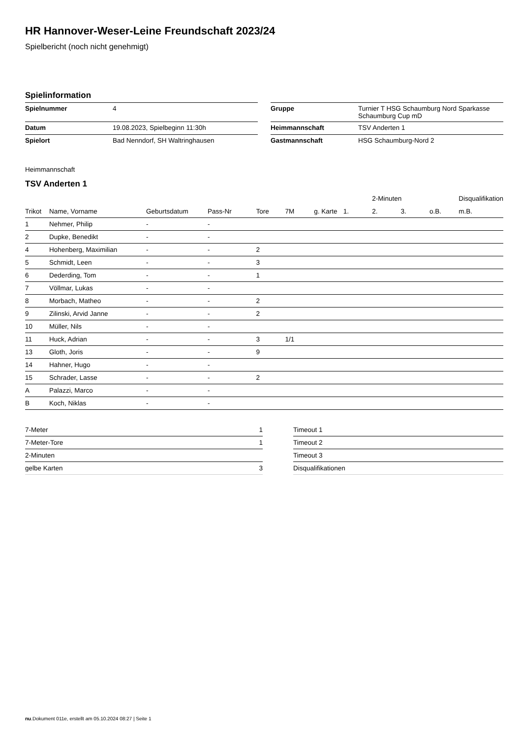HR Hannover-Weser-Leine Freundschaft 2023/24
Spielbericht (noch nicht genehmigt)
Spielinformation
| Spielnummer | 4 |
| Datum | 19.08.2023, Spielbeginn 11:30h |
| Spielort | Bad Nenndorf, SH Waltringhausen |
| Gruppe | Turnier T HSG Schaumburg Nord Sparkasse Schaumburg Cup mD |
| Heimmannschaft | TSV Anderten 1 |
| Gastmannschaft | HSG Schaumburg-Nord 2 |
Heimmannschaft
TSV Anderten 1
| | | | | | | | | 2-Minuten | | | Disqualifikation |
| --- | --- | --- | --- | --- | --- | --- | --- | --- | --- | --- | --- |
| Trikot | Name, Vorname | Geburtsdatum | Pass-Nr | Tore | 7M | g. Karte | 1. | 2. | 3. | o.B. | m.B. |
| 1 | Nehmer, Philip | - | - | | | | | | | | |
| 2 | Dupke, Benedikt | - | - | | | | | | | | |
| 4 | Hohenberg, Maximilian | - | - | 2 | | | | | | | |
| 5 | Schmidt, Leen | - | - | 3 | | | | | | | |
| 6 | Dederding, Tom | - | - | 1 | | | | | | | |
| 7 | Völlmar, Lukas | - | - | | | | | | | | |
| 8 | Morbach, Matheo | - | - | 2 | | | | | | | |
| 9 | Zilinski, Arvid Janne | - | - | 2 | | | | | | | |
| 10 | Müller, Nils | - | - | | | | | | | | |
| 11 | Huck, Adrian | - | - | 3 | 1/1 | | | | | | |
| 13 | Gloth, Joris | - | - | 9 | | | | | | | |
| 14 | Hahner, Hugo | - | - | | | | | | | | |
| 15 | Schrader, Lasse | - | - | 2 | | | | | | | |
| A | Palazzi, Marco | - | - | | | | | | | | |
| B | Koch, Niklas | - | - | | | | | | | | |
| 7-Meter | 1 |
| 7-Meter-Tore | 1 |
| 2-Minuten | |
| gelbe Karten | 3 |
| Timeout 1 |
| Timeout 2 |
| Timeout 3 |
| Disqualifikationen |
nu.Dokument 011e, erstellt am 05.10.2024 08:27 | Seite 1